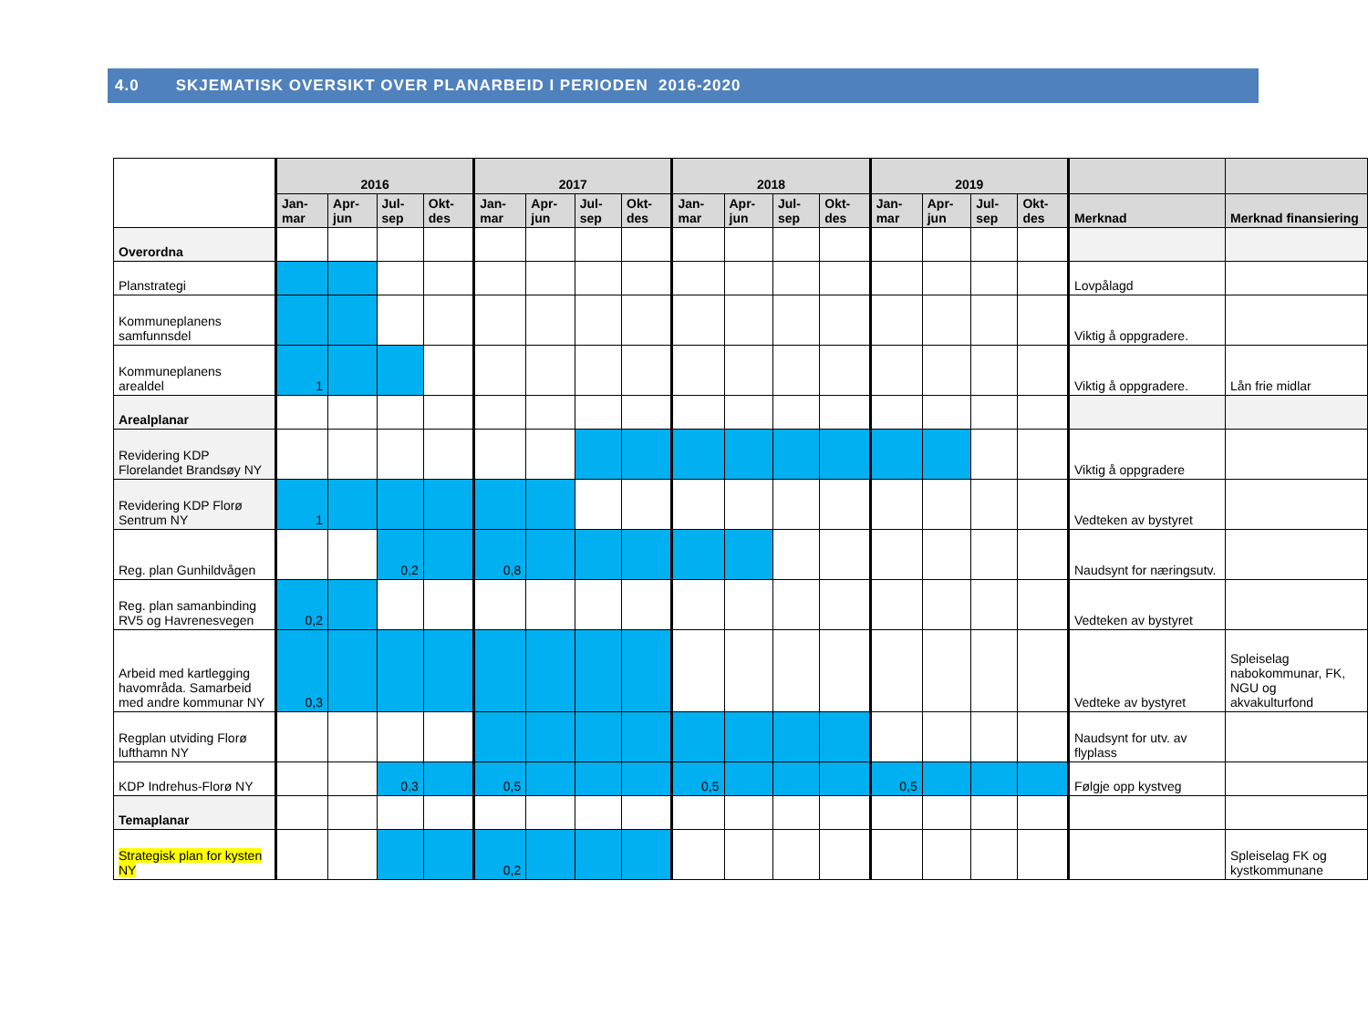4.0 SKJEMATISK OVERSIKT OVER PLANARBEID I PERIODEN 2016-2020
| | 2016 | | | | 2017 | | | | 2018 | | | | 2019 | | | | | |
| | Jan- mar | Apr- jun | Jul- sep | Okt- des | Jan- mar | Apr- jun | Jul- sep | Okt- des | Jan- mar | Apr- jun | Jul- sep | Okt- des | Jan- mar | Apr- jun | Jul- sep | Okt- des | Merknad | Merknad finansiering |
| Overordna | | | | | | | | | | | | | | | | | | |
| Planstrategi | | | | | | | | | | | | | | | | | Lovpålagd | |
| Kommuneplanens samfunnsdel | | | | | | | | | | | | | | | | | Viktig å oppgradere. | |
| Kommuneplanens arealdel | 1 | | | | | | | | | | | | | | | | Viktig å oppgradere. | Lån frie midlar |
| Arealplanar | | | | | | | | | | | | | | | | | | |
| Revidering KDP Florelandet Brandsøy NY | | | | | | | | | | | | | | | | | Viktig å oppgradere | |
| Revidering KDP Florø Sentrum NY | 1 | | | | | | | | | | | | | | | | Vedteken av bystyret | |
| Reg. plan Gunhildvågen | | | 0,2 | | 0,8 | | | | | | | | | | | | Naudsynt for næringsutv. | |
| Reg. plan samanbinding RV5 og Havrenesvegen | 0,2 | | | | | | | | | | | | | | | | Vedteken av bystyret | |
| Arbeid med kartlegging havområda. Samarbeid med andre kommunar NY | 0,3 | | | | | | | | | | | | | | | | Vedteke av bystyret | Spleiselag nabokommunar, FK, NGU og akvakulturfond |
| Regplan utviding Florø lufthamn NY | | | | | | | | | | | | | | | | | Naudsynt for utv. av flyplass | |
| KDP Indrehus-Florø NY | | | 0,3 | | 0,5 | | | | 0,5 | | | | 0,5 | | | | Følgje opp kystveg | |
| Temaplanar | | | | | | | | | | | | | | | | | | |
| Strategisk plan for kysten NY | | | | | 0,2 | | | | | | | | | | | | | Spleiselag FK og kystkommunane |